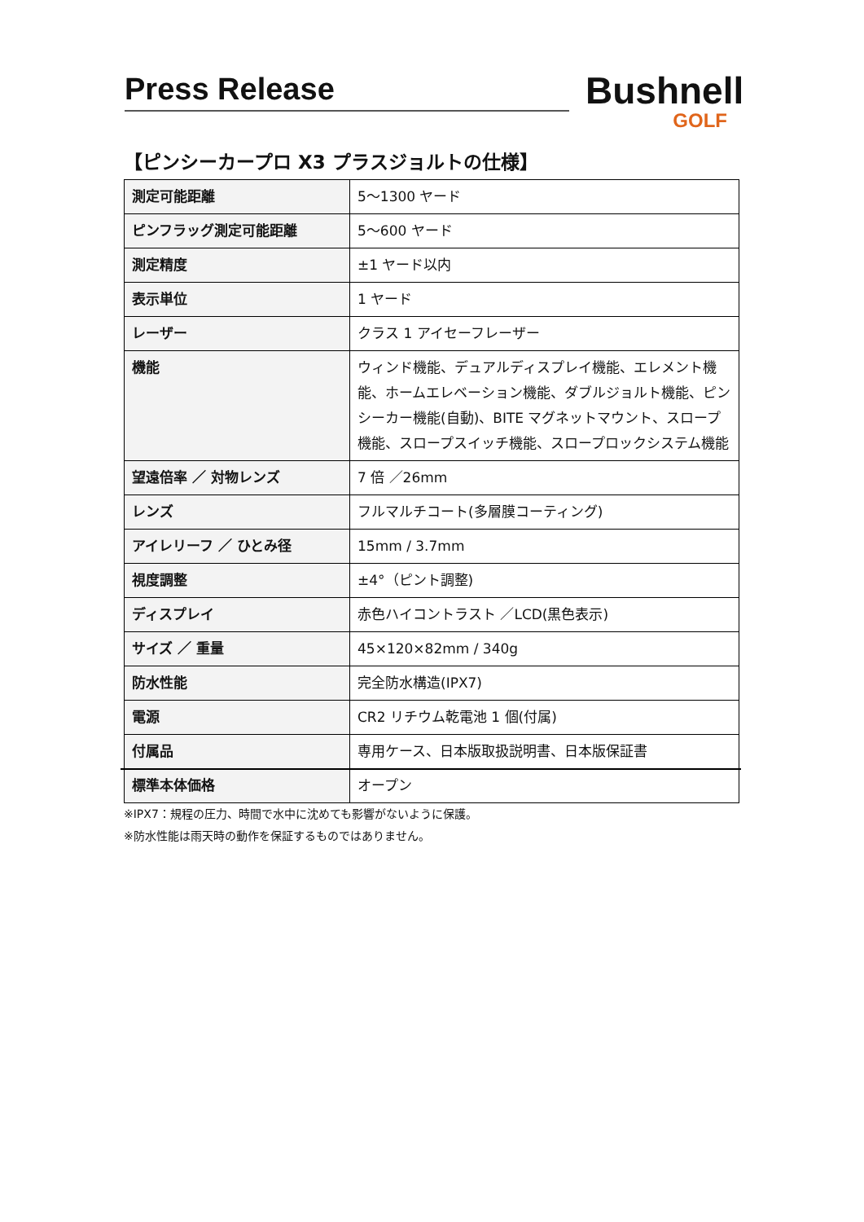Press Release
Bushnell
GOLF
【ピンシーカープロ X3 プラスジョルトの仕様】
| 測定可能距離 | 5～1300 ヤード |
| ピンフラッグ測定可能距離 | 5～600 ヤード |
| 測定精度 | ±1 ヤード以内 |
| 表示単位 | 1 ヤード |
| レーザー | クラス 1 アイセーフレーザー |
| 機能 | ウィンド機能、デュアルディスプレイ機能、エレメント機能、ホームエレベーション機能、ダブルジョルト機能、ピンシーカー機能(自動)、BITE マグネットマウント、スロープ機能、スロープスイッチ機能、スロープロックシステム機能 |
| 望遠倍率 ／ 対物レンズ | 7 倍 ／26mm |
| レンズ | フルマルチコート(多層膜コーティング) |
| アイレリーフ ／ ひとみ径 | 15mm / 3.7mm |
| 視度調整 | ±4°（ピント調整) |
| ディスプレイ | 赤色ハイコントラスト ／LCD(黒色表示) |
| サイズ ／ 重量 | 45×120×82mm / 340g |
| 防水性能 | 完全防水構造(IPX7) |
| 電源 | CR2 リチウム乾電池 1 個(付属) |
| 付属品 | 専用ケース、日本版取扱説明書、日本版保証書 |
| 標準本体価格 | オープン |
※IPX7：規程の圧力、時間で水中に沈めても影響がないように保護。
※防水性能は雨天時の動作を保証するものではありません。